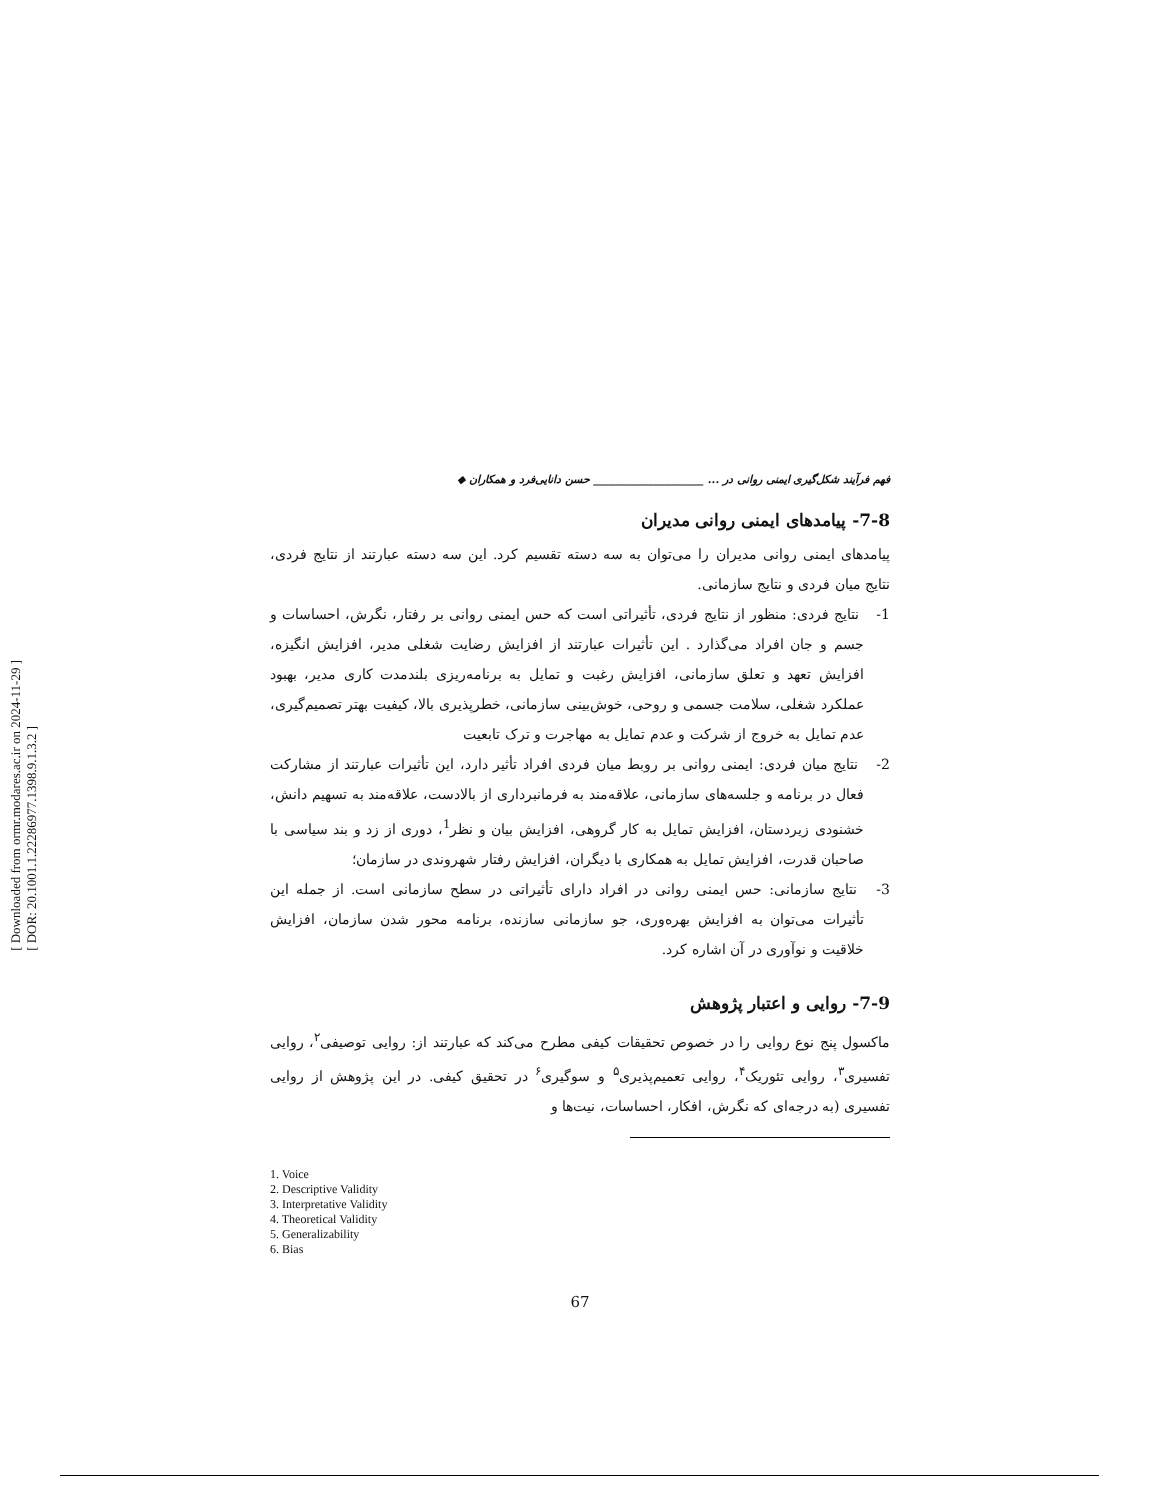[ Downloaded from ormr.modares.ac.ir on 2024-11-29 ]
[ DOR: 20.1001.1.22286977.1398.9.1.3.2 ]
فهم فرآیند شکل‌گیری ایمنی روانی در ... ____________________ حسن دانایی‌فرد و همکاران ◆
7-8- پیامدهای ایمنی روانی مدیران
پیامدهای ایمنی روانی مدیران را می‌توان به سه دسته تقسیم کرد. این سه دسته عبارتند از نتایج فردی، نتایج میان فردی و نتایج سازمانی.
1- نتایج فردی: منظور از نتایج فردی، تأثیراتی است که حس ایمنی روانی بر رفتار، نگرش، احساسات و جسم و جان افراد می‌گذارد . این تأثیرات عبارتند از افزایش رضایت شغلی مدیر، افزایش انگیزه، افزایش تعهد و تعلق سازمانی، افزایش رغبت و تمایل به برنامه‌ریزی بلندمدت کاری مدیر، بهبود عملکرد شغلی، سلامت جسمی و روحی، خوش‌بینی سازمانی، خطرپذیری بالا، کیفیت بهتر تصمیم‌گیری، عدم تمایل به خروج از شرکت و عدم تمایل به مهاجرت و ترک تابعیت
2- نتایج میان فردی: ایمنی روانی بر روبط میان فردی افراد تأثیر دارد، این تأثیرات عبارتند از مشارکت فعال در برنامه و جلسه‌های سازمانی، علاقه‌مند به فرمانبرداری از بالادست، علاقه‌مند به تسهیم دانش، خشنودی زیردستان، افزایش تمایل به کار گروهی، افزایش بیان و نظر<sup>1</sup>، دوری از زد و بند سیاسی با صاحبان قدرت، افزایش تمایل به همکاری با دیگران، افزایش رفتار شهروندی در سازمان؛
3- نتایج سازمانی: حس ایمنی روانی در افراد دارای تأثیراتی در سطح سازمانی است. از جمله این تأثیرات می‌توان به افزایش بهره‌وری، جو سازمانی سازنده، برنامه محور شدن سازمان، افزایش خلاقیت و نوآوری در آن اشاره کرد.
7-9- روایی و اعتبار پژوهش
ماکسول پنج نوع روایی را در خصوص تحقیقات کیفی مطرح می‌کند که عبارتند از: روایی توصیفی<sup>۲</sup>، روایی تفسیری<sup>۳</sup>، روایی تئوریک<sup>۴</sup>، روایی تعمیم‌پذیری<sup>۵</sup> و سوگیری<sup>۶</sup> در تحقیق کیفی. در این پژوهش از روایی تفسیری (به درجه‌ای که نگرش، افکار، احساسات، نیت‌ها و
1. Voice
2. Descriptive Validity
3. Interpretative Validity
4. Theoretical Validity
5. Generalizability
6. Bias
67